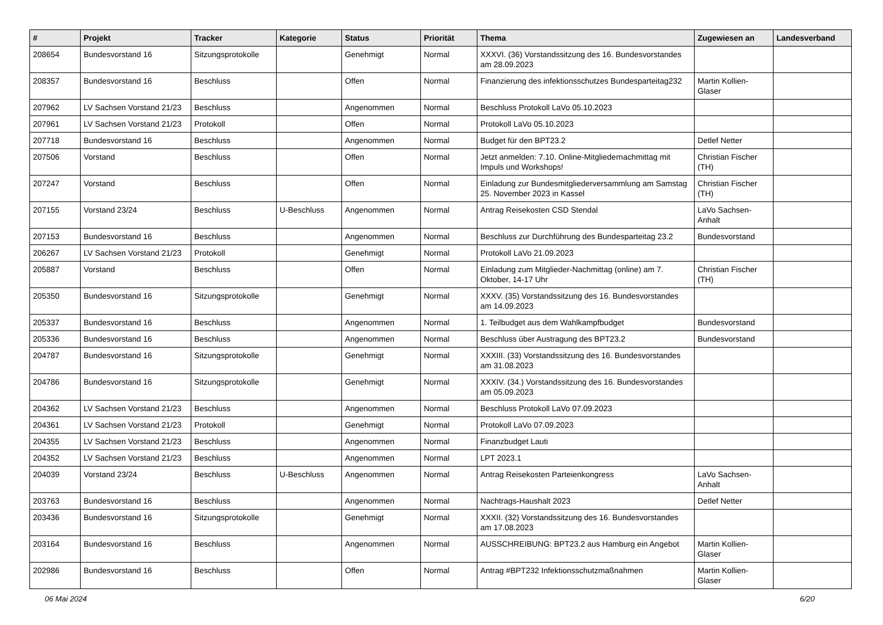| # | Projekt | Tracker | Kategorie | Status | Priorität | Thema | Zugewiesen an | Landesverband |
| --- | --- | --- | --- | --- | --- | --- | --- | --- |
| 208654 | Bundesvorstand 16 | Sitzungsprotokolle | | Genehmigt | Normal | XXXVI. (36) Vorstandssitzung des 16. Bundesvorstandes am 28.09.2023 | | |
| 208357 | Bundesvorstand 16 | Beschluss | | Offen | Normal | Finanzierung des infektionsschutzes Bundesparteitag232 | Martin Kollien-Glaser | |
| 207962 | LV Sachsen Vorstand 21/23 | Beschluss | | Angenommen | Normal | Beschluss Protokoll LaVo 05.10.2023 | | |
| 207961 | LV Sachsen Vorstand 21/23 | Protokoll | | Offen | Normal | Protokoll LaVo 05.10.2023 | | |
| 207718 | Bundesvorstand 16 | Beschluss | | Angenommen | Normal | Budget für den BPT23.2 | Detlef Netter | |
| 207506 | Vorstand | Beschluss | | Offen | Normal | Jetzt anmelden: 7.10. Online-Mitgliedernachmittag mit Impuls und Workshops! | Christian Fischer (TH) | |
| 207247 | Vorstand | Beschluss | | Offen | Normal | Einladung zur Bundesmitgliederversammlung am Samstag 25. November 2023 in Kassel | Christian Fischer (TH) | |
| 207155 | Vorstand 23/24 | Beschluss | U-Beschluss | Angenommen | Normal | Antrag Reisekosten CSD Stendal | LaVo Sachsen-Anhalt | |
| 207153 | Bundesvorstand 16 | Beschluss | | Angenommen | Normal | Beschluss zur Durchführung des Bundesparteitag 23.2 | Bundesvorstand | |
| 206267 | LV Sachsen Vorstand 21/23 | Protokoll | | Genehmigt | Normal | Protokoll LaVo 21.09.2023 | | |
| 205887 | Vorstand | Beschluss | | Offen | Normal | Einladung zum Mitglieder-Nachmittag (online) am 7. Oktober, 14-17 Uhr | Christian Fischer (TH) | |
| 205350 | Bundesvorstand 16 | Sitzungsprotokolle | | Genehmigt | Normal | XXXV. (35) Vorstandssitzung des 16. Bundesvorstandes am 14.09.2023 | | |
| 205337 | Bundesvorstand 16 | Beschluss | | Angenommen | Normal | 1. Teilbudget aus dem Wahlkampfbudget | Bundesvorstand | |
| 205336 | Bundesvorstand 16 | Beschluss | | Angenommen | Normal | Beschluss über Austragung des BPT23.2 | Bundesvorstand | |
| 204787 | Bundesvorstand 16 | Sitzungsprotokolle | | Genehmigt | Normal | XXXIII. (33) Vorstandssitzung des 16. Bundesvorstandes am 31.08.2023 | | |
| 204786 | Bundesvorstand 16 | Sitzungsprotokolle | | Genehmigt | Normal | XXXIV. (34.) Vorstandssitzung des 16. Bundesvorstandes am 05.09.2023 | | |
| 204362 | LV Sachsen Vorstand 21/23 | Beschluss | | Angenommen | Normal | Beschluss Protokoll LaVo 07.09.2023 | | |
| 204361 | LV Sachsen Vorstand 21/23 | Protokoll | | Genehmigt | Normal | Protokoll LaVo 07.09.2023 | | |
| 204355 | LV Sachsen Vorstand 21/23 | Beschluss | | Angenommen | Normal | Finanzbudget Lauti | | |
| 204352 | LV Sachsen Vorstand 21/23 | Beschluss | | Angenommen | Normal | LPT 2023.1 | | |
| 204039 | Vorstand 23/24 | Beschluss | U-Beschluss | Angenommen | Normal | Antrag Reisekosten Parteienkongress | LaVo Sachsen-Anhalt | |
| 203763 | Bundesvorstand 16 | Beschluss | | Angenommen | Normal | Nachtrags-Haushalt 2023 | Detlef Netter | |
| 203436 | Bundesvorstand 16 | Sitzungsprotokolle | | Genehmigt | Normal | XXXII. (32) Vorstandssitzung des 16. Bundesvorstandes am 17.08.2023 | | |
| 203164 | Bundesvorstand 16 | Beschluss | | Angenommen | Normal | AUSSCHREIBUNG: BPT23.2 aus Hamburg ein Angebot | Martin Kollien-Glaser | |
| 202986 | Bundesvorstand 16 | Beschluss | | Offen | Normal | Antrag #BPT232 Infektionsschutzmaßnahmen | Martin Kollien-Glaser | |
06 Mai 2024 6/20